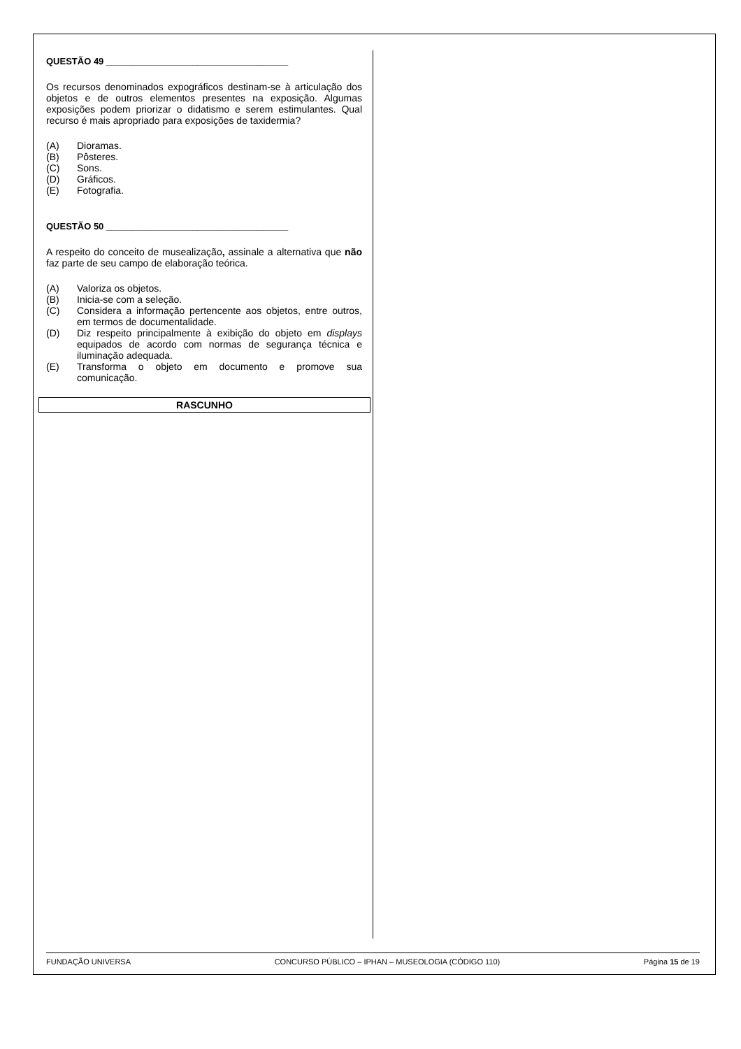QUESTÃO 49 ____________________________________
Os recursos denominados expográficos destinam-se à articulação dos objetos e de outros elementos presentes na exposição. Algumas exposições podem priorizar o didatismo e serem estimulantes. Qual recurso é mais apropriado para exposições de taxidermia?
(A) Dioramas.
(B) Pôsteres.
(C) Sons.
(D) Gráficos.
(E) Fotografia.
QUESTÃO 50 ____________________________________
A respeito do conceito de musealização, assinale a alternativa que não faz parte de seu campo de elaboração teórica.
(A) Valoriza os objetos.
(B) Inicia-se com a seleção.
(C) Considera a informação pertencente aos objetos, entre outros, em termos de documentalidade.
(D) Diz respeito principalmente à exibição do objeto em displays equipados de acordo com normas de segurança técnica e iluminação adequada.
(E) Transforma o objeto em documento e promove sua comunicação.
RASCUNHO
FUNDAÇÃO UNIVERSA CONCURSO PÚBLICO – IPHAN – MUSEOLOGIA (CÓDIGO 110) Página 15 de 19